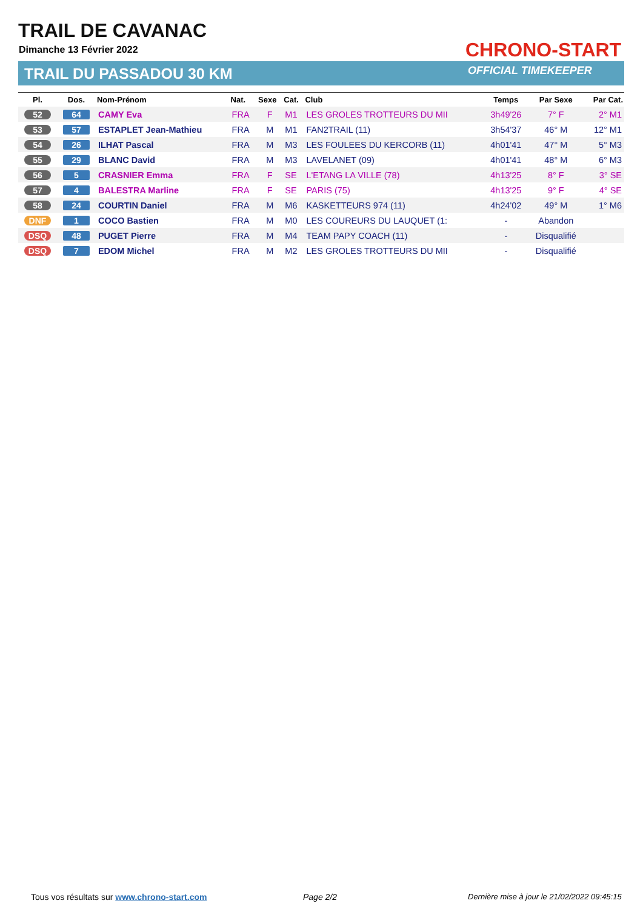TRAIL DE CAVANAC
Dimanche 13 Février 2022
TRAIL DU PASSADOU 30 KM
CHRONO-START
OFFICIAL TIMEKEEPER
| Pl. | Dos. | Nom-Prénom | Nat. | Sexe | Cat. | Club | Temps | Par Sexe | Par Cat. |
| --- | --- | --- | --- | --- | --- | --- | --- | --- | --- |
| 52 | 64 | CAMY Eva | FRA | F | M1 | LES GROLES TROTTEURS DU MII | 3h49'26 | 7° F | 2° M1 |
| 53 | 57 | ESTAPLET Jean-Mathieu | FRA | M | M1 | FAN2TRAIL (11) | 3h54'37 | 46° M | 12° M1 |
| 54 | 26 | ILHAT Pascal | FRA | M | M3 | LES FOULEES DU KERCORB (11) | 4h01'41 | 47° M | 5° M3 |
| 55 | 29 | BLANC David | FRA | M | M3 | LAVELANET (09) | 4h01'41 | 48° M | 6° M3 |
| 56 | 5 | CRASNIER Emma | FRA | F | SE | L'ETANG LA VILLE (78) | 4h13'25 | 8° F | 3° SE |
| 57 | 4 | BALESTRA Marline | FRA | F | SE | PARIS (75) | 4h13'25 | 9° F | 4° SE |
| 58 | 24 | COURTIN Daniel | FRA | M | M6 | KASKETTEURS 974 (11) | 4h24'02 | 49° M | 1° M6 |
| DNF | 1 | COCO Bastien | FRA | M | M0 | LES COUREURS DU LAUQUET (1: | - | Abandon | |
| DSQ | 48 | PUGET Pierre | FRA | M | M4 | TEAM PAPY COACH (11) | - | Disqualifié | |
| DSQ | 7 | EDOM Michel | FRA | M | M2 | LES GROLES TROTTEURS DU MII | - | Disqualifié | |
Tous vos résultats sur www.chrono-start.com
Page 2/2
Dernière mise à jour le 21/02/2022 09:45:15